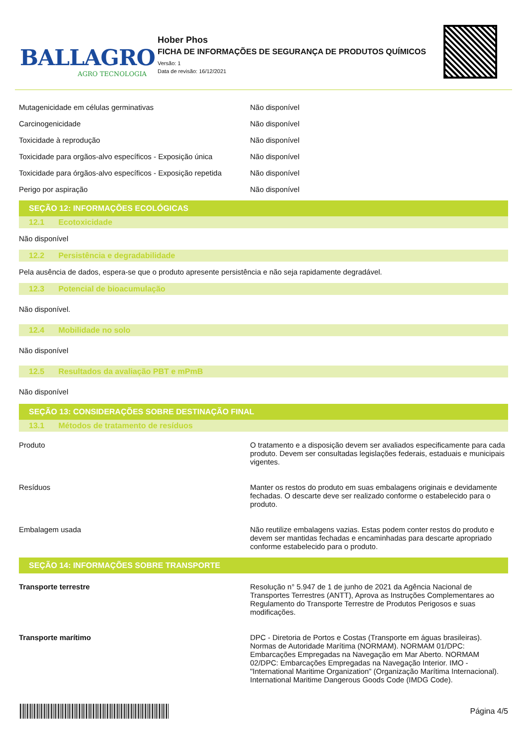BALLAGRO
AGRO TECNOLOGIA
Hober Phos
FICHA DE INFORMAÇÕES DE SEGURANÇA DE PRODUTOS QUÍMICOS
Versão: 1
Data de revisão: 16/12/2021
| Mutagenicidade em células germinativas | Não disponível |
| Carcinogenicidade | Não disponível |
| Toxicidade à reprodução | Não disponível |
| Toxicidade para orgãos-alvo específicos - Exposição única | Não disponível |
| Toxicidade para órgãos-alvo específicos - Exposição repetida | Não disponível |
| Perigo por aspiração | Não disponível |
SEÇÃO 12: INFORMAÇÕES ECOLÓGICAS
12.1 Ecotoxicidade
Não disponível
12.2 Persistência e degradabilidade
Pela ausência de dados, espera-se que o produto apresente persistência e não seja rapidamente degradável.
12.3 Potencial de bioacumulação
Não disponível.
12.4 Mobilidade no solo
Não disponível
12.5 Resultados da avaliação PBT e mPmB
Não disponível
SEÇÃO 13: CONSIDERAÇÕES SOBRE DESTINAÇÃO FINAL
13.1 Métodos de tratamento de resíduos
| Produto | O tratamento e a disposição devem ser avaliados especificamente para cada produto. Devem ser consultadas legislações federais, estaduais e municipais vigentes. |
| Resíduos | Manter os restos do produto em suas embalagens originais e devidamente fechadas. O descarte deve ser realizado conforme o estabelecido para o produto. |
| Embalagem usada | Não reutilize embalagens vazias. Estas podem conter restos do produto e devem ser mantidas fechadas e encaminhadas para descarte apropriado conforme estabelecido para o produto. |
SEÇÃO 14: INFORMAÇÕES SOBRE TRANSPORTE
| Transporte terrestre | Resolução n° 5.947 de 1 de junho de 2021 da Agência Nacional de Transportes Terrestres (ANTT), Aprova as Instruções Complementares ao Regulamento do Transporte Terrestre de Produtos Perigosos e suas modificações. |
| Transporte marítimo | DPC - Diretoria de Portos e Costas (Transporte em águas brasileiras). Normas de Autoridade Marítima (NORMAM). NORMAM 01/DPC: Embarcações Empregadas na Navegação em Mar Aberto. NORMAM 02/DPC: Embarcações Empregadas na Navegação Interior. IMO - "International Maritime Organization" (Organização Marítima Internacional). International Maritime Dangerous Goods Code (IMDG Code). |
Página 4/5